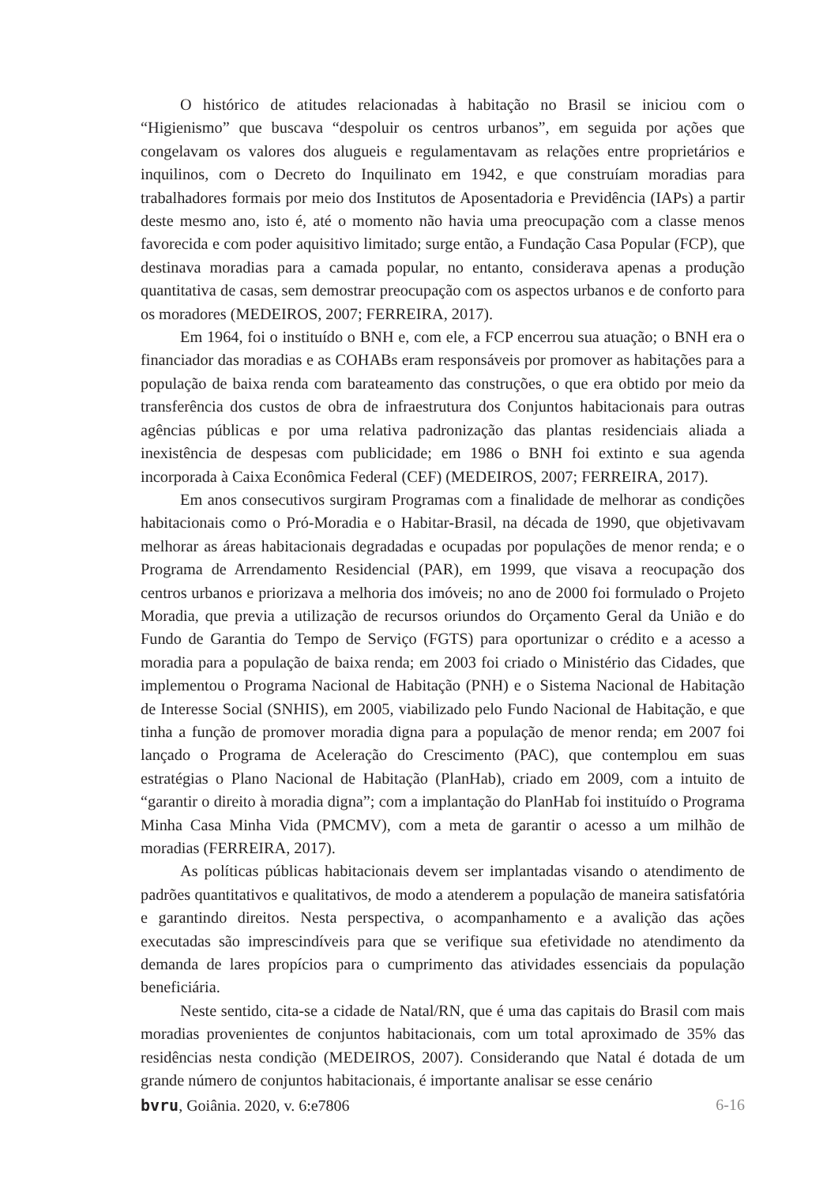O histórico de atitudes relacionadas à habitação no Brasil se iniciou com o “Higienismo” que buscava “despoluir os centros urbanos”, em seguida por ações que congelavam os valores dos alugueis e regulamentavam as relações entre proprietários e inquilinos, com o Decreto do Inquilinato em 1942, e que construíam moradias para trabalhadores formais por meio dos Institutos de Aposentadoria e Previdência (IAPs) a partir deste mesmo ano, isto é, até o momento não havia uma preocupação com a classe menos favorecida e com poder aquisitivo limitado; surge então, a Fundação Casa Popular (FCP), que destinava moradias para a camada popular, no entanto, considerava apenas a produção quantitativa de casas, sem demostrar preocupação com os aspectos urbanos e de conforto para os moradores (MEDEIROS, 2007; FERREIRA, 2017).
Em 1964, foi o instituído o BNH e, com ele, a FCP encerrou sua atuação; o BNH era o financiador das moradias e as COHABs eram responsáveis por promover as habitações para a população de baixa renda com barateamento das construções, o que era obtido por meio da transferência dos custos de obra de infraestrutura dos Conjuntos habitacionais para outras agências públicas e por uma relativa padronização das plantas residenciais aliada a inexistência de despesas com publicidade; em 1986 o BNH foi extinto e sua agenda incorporada à Caixa Econômica Federal (CEF) (MEDEIROS, 2007; FERREIRA, 2017).
Em anos consecutivos surgiram Programas com a finalidade de melhorar as condições habitacionais como o Pró-Moradia e o Habitar-Brasil, na década de 1990, que objetivavam melhorar as áreas habitacionais degradadas e ocupadas por populações de menor renda; e o Programa de Arrendamento Residencial (PAR), em 1999, que visava a reocupação dos centros urbanos e priorizava a melhoria dos imóveis; no ano de 2000 foi formulado o Projeto Moradia, que previa a utilização de recursos oriundos do Orçamento Geral da União e do Fundo de Garantia do Tempo de Serviço (FGTS) para oportunizar o crédito e a acesso a moradia para a população de baixa renda; em 2003 foi criado o Ministério das Cidades, que implementou o Programa Nacional de Habitação (PNH) e o Sistema Nacional de Habitação de Interesse Social (SNHIS), em 2005, viabilizado pelo Fundo Nacional de Habitação, e que tinha a função de promover moradia digna para a população de menor renda; em 2007 foi lançado o Programa de Aceleração do Crescimento (PAC), que contemplou em suas estratégias o Plano Nacional de Habitação (PlanHab), criado em 2009, com a intuito de “garantir o direito à moradia digna”; com a implantação do PlanHab foi instituído o Programa Minha Casa Minha Vida (PMCMV), com a meta de garantir o acesso a um milhão de moradias (FERREIRA, 2017).
As políticas públicas habitacionais devem ser implantadas visando o atendimento de padrões quantitativos e qualitativos, de modo a atenderem a população de maneira satisfatória e garantindo direitos. Nesta perspectiva, o acompanhamento e a avalição das ações executadas são imprescindíveis para que se verifique sua efetividade no atendimento da demanda de lares propícios para o cumprimento das atividades essenciais da população beneficiária.
Neste sentido, cita-se a cidade de Natal/RN, que é uma das capitais do Brasil com mais moradias provenientes de conjuntos habitacionais, com um total aproximado de 35% das residências nesta condição (MEDEIROS, 2007). Considerando que Natal é dotada de um grande número de conjuntos habitacionais, é importante analisar se esse cenário
bvru, Goiânia. 2020, v. 6:e7806 6-16